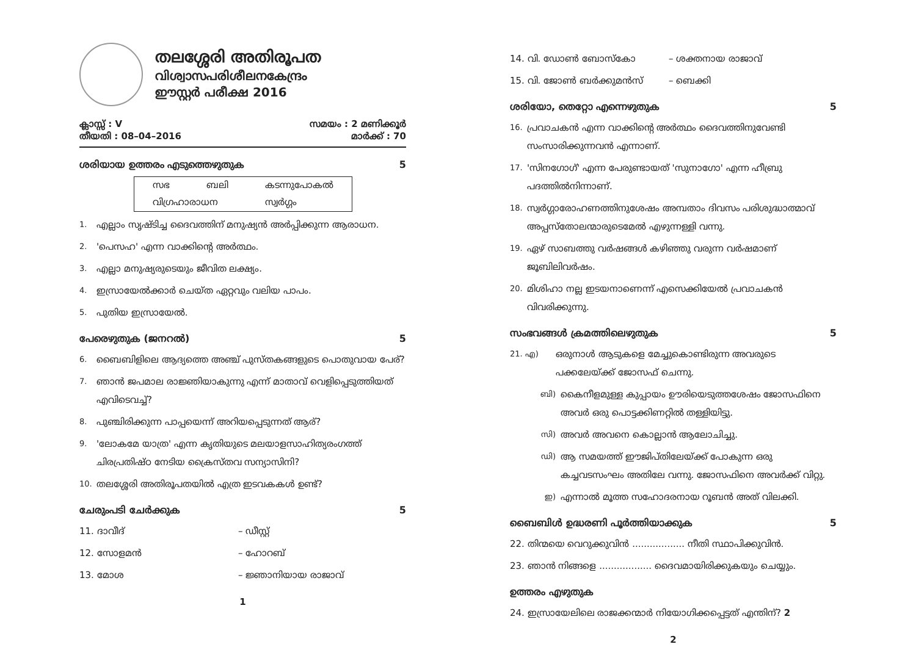തലശ്ശേരി അതിരൂപത
വിശ്വാസപരിശീലനകേന്ദ്രം
ഈസ്റ്റർ പരീക്ഷ 2016
ക്ലാസ്സ് : V സമയം : 2 മണിക്കൂർ
തീയതി : 08–04–2016 മാർക്ക് : 70
ശരിയായ ഉത്തരം എടുത്തെഴുതുക 5
| സഭ | ബലി | കടന്നുപോകൽ |
| വിഗ്രഹാരാധന | | സ്വർഗ്ഗം |
1. എല്ലാം സൃഷ്ടിച്ച ദൈവത്തിന് മനുഷ്യൻ അർപ്പിക്കുന്ന ആരാധന.
2. 'പെസഹ' എന്ന വാക്കിന്റെ അർത്ഥം.
3. എല്ലാ മനുഷ്യരുടെയും ജീവിത ലക്ഷ്യം.
4. ഇസ്രായേൽക്കാർ ചെയ്ത ഏറ്റവും വലിയ പാപം.
5. പുതിയ ഇസ്രായേൽ.
പേരെഴുതുക (ജനറൽ) 5
6. ബൈബിളിലെ ആദ്യത്തെ അഞ്ച് പുസ്തകങ്ങളുടെ പൊതുവായ പേര്?
7. ഞാൻ ജപമാല രാജ്ഞിയാകുന്നു എന്ന് മാതാവ് വെളിപ്പെടുത്തിയത് എവിടെവച്ച്?
8. പുഞ്ചിരിക്കുന്ന പാപ്പയെന്ന് അറിയപ്പെടുന്നത് ആര്?
9. 'ലോകമേ യാത്ര' എന്ന കൃതിയുടെ മലയാളസാഹിത്യരംഗത്ത് ചിരപ്രതിഷ്ഠ നേടിയ ക്രൈസ്തവ സന്യാസിനി?
10. തലശ്ശേരി അതിരൂപതയിൽ എത്ര ഇടവകകൾ ഉണ്ട്?
ചേരുംപടി ചേർക്കുക 5
11. ദാവീദ് – ഡീസ്റ്റ്
12. സോളമൻ – ഹോറബ്
13. മോശ – ജ്ഞാനിയായ രാജാവ്
1
14. വി. ഡോൺ ബോസ്കോ – ശക്തനായ രാജാവ്
15. വി. ജോൺ ബർക്കുമൻസ് – ബെക്കി
ശരിയോ, തെറ്റോ എന്നെഴുതുക 5
16. പ്രവാചകൻ എന്ന വാക്കിന്റെ അർത്ഥം ദൈവത്തിനുവേണ്ടി സംസാരിക്കുന്നവൻ എന്നാണ്.
17. 'സിനഗോഗ്' എന്ന പേരുണ്ടായത് 'സുനാഗോ' എന്ന ഹീബ്രു പദത്തിൽനിന്നാണ്.
18. സ്വർഗ്ഗാരോഹണത്തിനുശേഷം അമ്പതാം ദിവസം പരിശുദ്ധാത്മാവ് അപ്പസ്തോലന്മാരുടെമേൽ എഴുന്നള്ളി വന്നു.
19. ഏഴ് സാബത്തു വർഷങ്ങൾ കഴിഞ്ഞു വരുന്ന വർഷമാണ് ജൂബിലിവർഷം.
20. മിശിഹാ നല്ല ഇടയനാണെന്ന് എസെക്കിയേൽ പ്രവാചകൻ വിവരിക്കുന്നു.
സംഭവങ്ങൾ ക്രമത്തിലെഴുതുക 5
21. എ) ഒരുനാൾ ആടുകളെ മേച്ചുകൊണ്ടിരുന്ന അവരുടെ പക്കലേയ്ക്ക് ജോസഫ് ചെന്നു.
ബി) കൈനീളമുള്ള കുപ്പായം ഊരിയെടുത്തശേഷം ജോസഫിനെ അവർ ഒരു പൊട്ടക്കിണറ്റിൽ തള്ളിയിട്ടു.
സി) അവർ അവനെ കൊല്ലാൻ ആലോചിച്ചു.
ഡി) ആ സമയത്ത് ഈജിപ്തിലേയ്ക്ക് പോകുന്ന ഒരു കച്ചവടസംഘം അതിലേ വന്നു. ജോസഫിനെ അവർക്ക് വിറ്റു.
ഇ) എന്നാൽ മൂത്ത സഹോദരനായ റൂബൻ അത് വിലക്കി.
ബൈബിൾ ഉദ്ധരണി പൂർത്തിയാക്കുക 5
22. തിന്മയെ വെറുക്കുവിൻ .................. നീതി സ്ഥാപിക്കുവിൻ.
23. ഞാൻ നിങ്ങളെ .................. ദൈവമായിരിക്കുകയും ചെയ്യും.
ഉത്തരം എഴുതുക
24. ഇസ്രായേലിലെ രാജക്കന്മാർ നിയോഗിക്കപ്പെട്ടത് എന്തിന്? 2
2